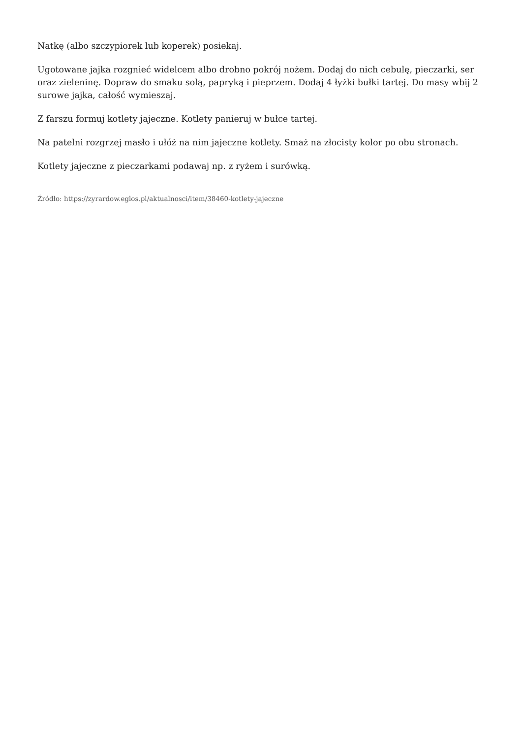Natkę (albo szczypiorek lub koperek) posiekaj.
Ugotowane jajka rozgnieć widelcem albo drobno pokrój nożem. Dodaj do nich cebulę, pieczarki, ser oraz zieleninę. Dopraw do smaku solą, papryką i pieprzem. Dodaj 4 łyżki bułki tartej. Do masy wbij 2 surowe jajka, całość wymieszaj.
Z farszu formuj kotlety jajeczne. Kotlety panieruj w bułce tartej.
Na patelni rozgrzej masło i ułóż na nim jajeczne kotlety. Smaż na złocisty kolor po obu stronach.
Kotlety jajeczne z pieczarkami podawaj np. z ryżem i surówką.
Źródło: https://zyrardow.eglos.pl/aktualnosci/item/38460-kotlety-jajeczne